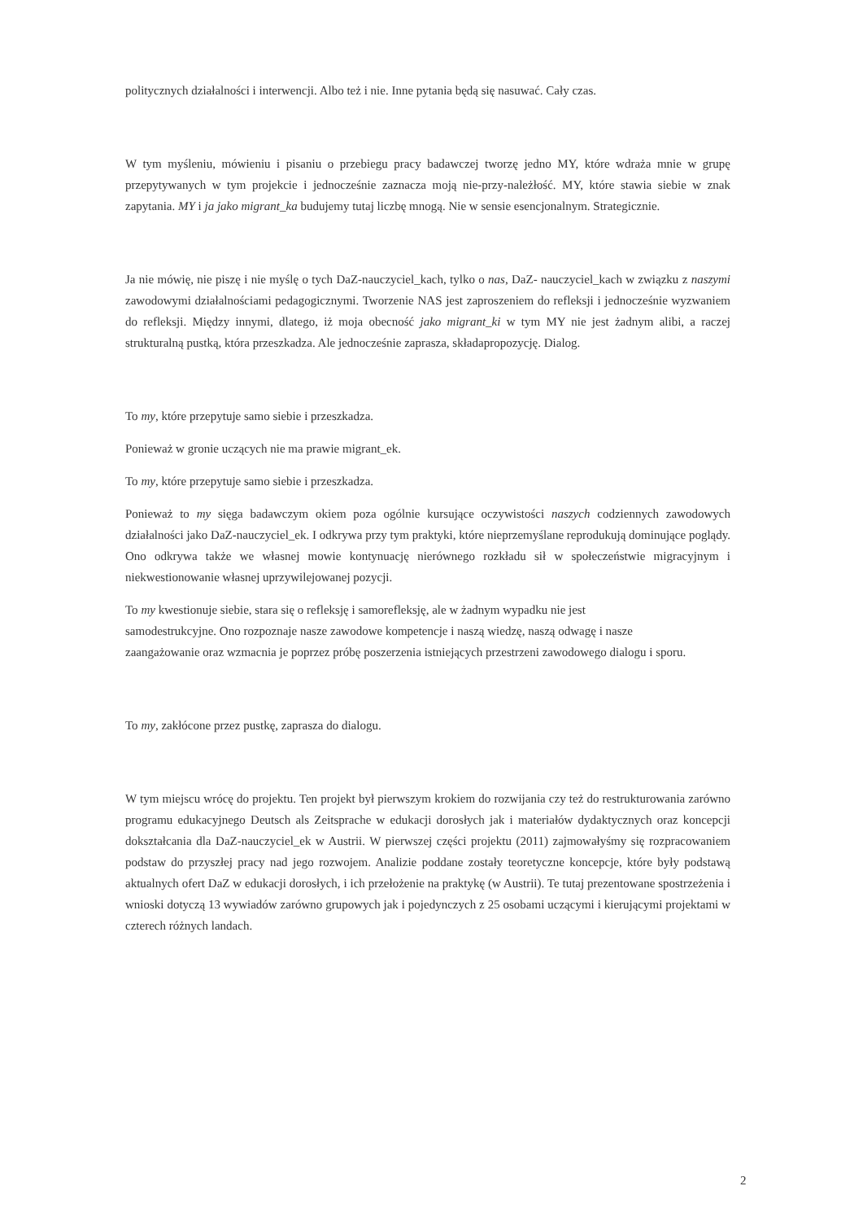politycznych działalności i interwencji. Albo też i nie. Inne pytania będą się nasuwać. Cały czas.
W tym myśleniu, mówieniu i pisaniu o przebiegu pracy badawczej tworzę jedno MY, które wdraża mnie w grupę przepytywanych w tym projekcie i jednocześnie zaznacza moją nie-przy-należłość. MY, które stawia siebie w znak zapytania. MY i ja jako migrant_ka budujemy tutaj liczbę mnogą. Nie w sensie esencjonalnym. Strategicznie.
Ja nie mówię, nie piszę i nie myślę o tych DaZ-nauczyciel_kach, tylko o nas, DaZ- nauczyciel_kach w związku z naszymi zawodowymi działalnościami pedagogicznymi. Tworzenie NAS jest zaproszeniem do refleksji i jednocześnie wyzwaniem do refleksji. Między innymi, dlatego, iż moja obecność jako migrant_ki w tym MY nie jest żadnym alibi, a raczej strukturalną pustką, która przeszkadza. Ale jednocześnie zaprasza, składapropozycję. Dialog.
To my, które przepytuje samo siebie i przeszkadza.
Ponieważ w gronie uczących nie ma prawie migrant_ek.
To my, które przepytuje samo siebie i przeszkadza.
Ponieważ to my sięga badawczym okiem poza ogólnie kursujące oczywistości naszych codziennych zawodowych działalności jako DaZ-nauczyciel_ek. I odkrywa przy tym praktyki, które nieprzemyślane reprodukują dominujące poglądy. Ono odkrywa także we własnej mowie kontynuację nierównego rozkładu sił w społeczeństwie migracyjnym i niekwestionowanie własnej uprzywilejowanej pozycji.
To my kwestionuje siebie, stara się o refleksję i samorefleksję, ale w żadnym wypadku nie jest
samodestrukcyjne. Ono rozpoznaje nasze zawodowe kompetencje i naszą wiedzę, naszą odwagę i nasze
zaangażowanie oraz wzmacnia je poprzez próbę poszerzenia istniejących przestrzeni zawodowego dialogu i sporu.
To my, zakłócone przez pustkę, zaprasza do dialogu.
W tym miejscu wrócę do projektu. Ten projekt był pierwszym krokiem do rozwijania czy też do restrukturowania zarówno programu edukacyjnego Deutsch als Zeitsprache w edukacji dorosłych jak i materiałów dydaktycznych oraz koncepcji dokształcania dla DaZ-nauczyciel_ek w Austrii. W pierwszej części projektu (2011) zajmowałyśmy się rozpracowaniem podstaw do przyszłej pracy nad jego rozwojem. Analizie poddane zostały teoretyczne koncepcje, które były podstawą aktualnych ofert DaZ w edukacji dorosłych, i ich przełożenie na praktykę (w Austrii). Te tutaj prezentowane spostrzeżenia i wnioski dotyczą 13 wywiadów zarówno grupowych jak i pojedynczych z 25 osobami uczącymi i kierującymi projektami w czterech różnych landach.
2